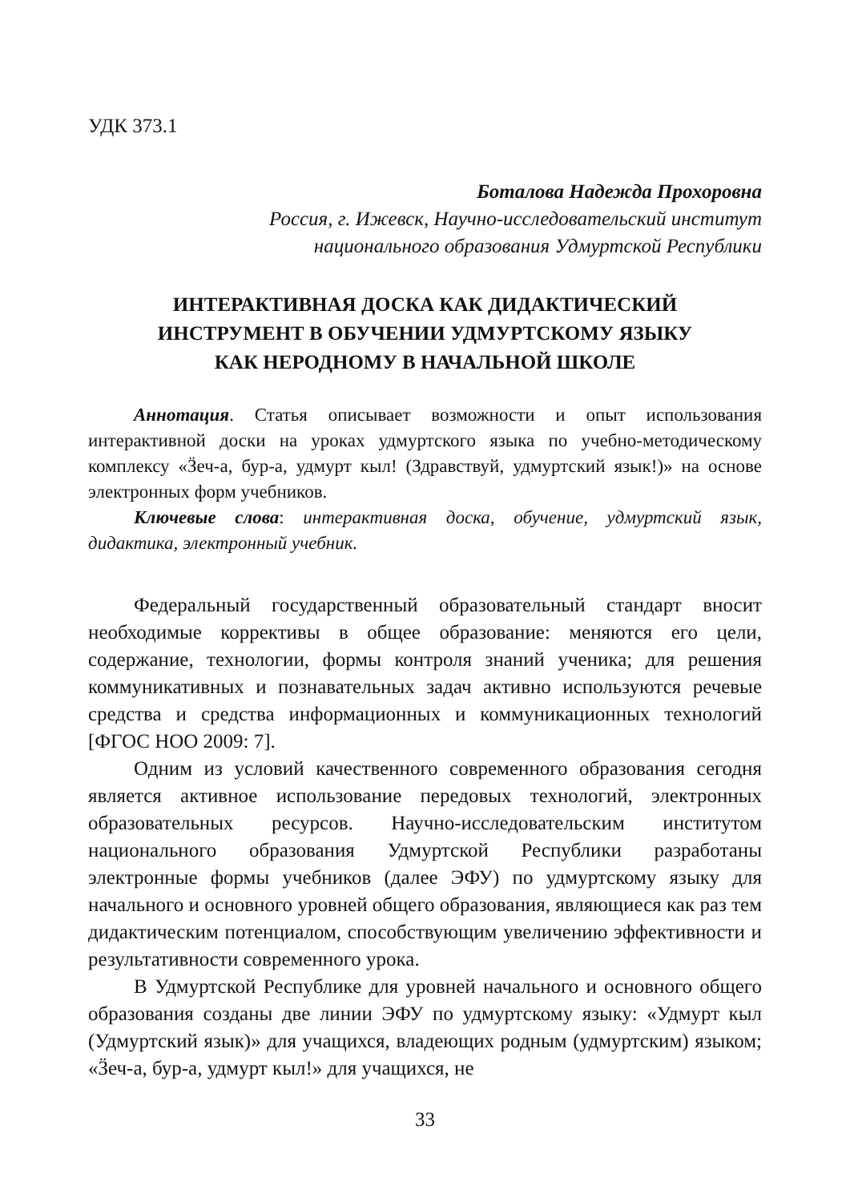УДК 373.1
Боталова Надежда Прохоровна
Россия, г. Ижевск, Научно-исследовательский институт
национального образования Удмуртской Республики
ИНТЕРАКТИВНАЯ ДОСКА КАК ДИДАКТИЧЕСКИЙ
ИНСТРУМЕНТ В ОБУЧЕНИИ УДМУРТСКОМУ ЯЗЫКУ
КАК НЕРОДНОМУ В НАЧАЛЬНОЙ ШКОЛЕ
Аннотация. Статья описывает возможности и опыт использования интерактивной доски на уроках удмуртского языка по учебно-методическому комплексу «Ӟеч-а, бур-а, удмурт кыл! (Здравствуй, удмуртский язык!)» на основе электронных форм учебников.
Ключевые слова: интерактивная доска, обучение, удмуртский язык, дидактика, электронный учебник.
Федеральный государственный образовательный стандарт вносит необходимые коррективы в общее образование: меняются его цели, содержание, технологии, формы контроля знаний ученика; для решения коммуникативных и познавательных задач активно используются речевые средства и средства информационных и коммуникационных технологий [ФГОС НОО 2009: 7].
Одним из условий качественного современного образования сегодня является активное использование передовых технологий, электронных образовательных ресурсов. Научно-исследовательским институтом национального образования Удмуртской Республики разработаны электронные формы учебников (далее ЭФУ) по удмуртскому языку для начального и основного уровней общего образования, являющиеся как раз тем дидактическим потенциалом, способствующим увеличению эффективности и результативности современного урока.
В Удмуртской Республике для уровней начального и основного общего образования созданы две линии ЭФУ по удмуртскому языку: «Удмурт кыл (Удмуртский язык)» для учащихся, владеющих родным (удмуртским) языком; «Ӟеч-а, бур-а, удмурт кыл!» для учащихся, не
33